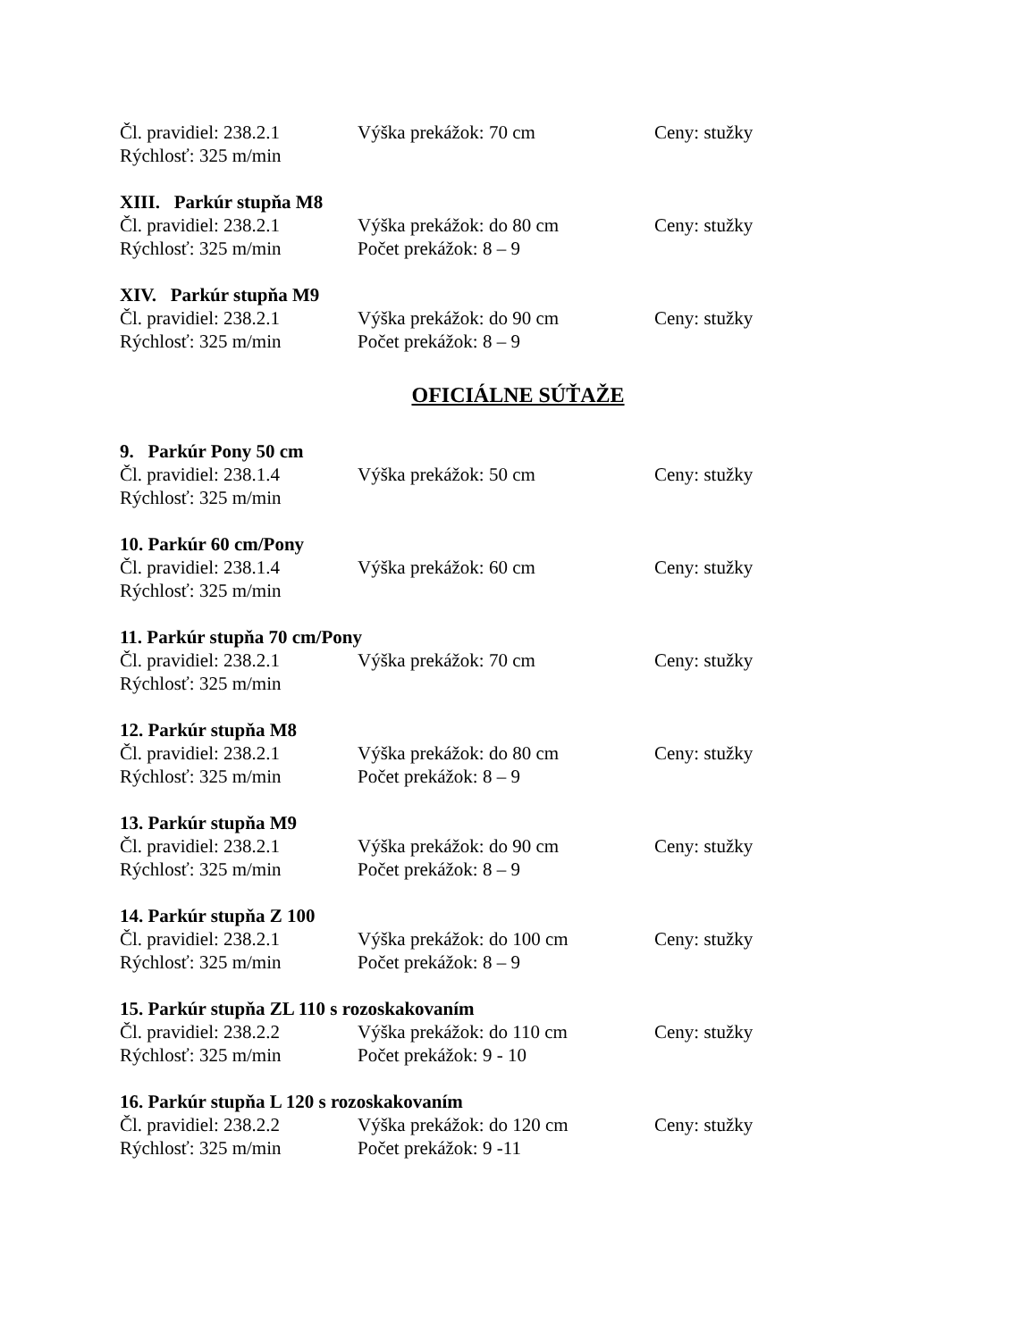Čl. pravidiel: 238.2.1 Výška prekážok: 70 cm Ceny: stužky
Rýchlosť: 325 m/min
XIII. Parkúr stupňa M8
Čl. pravidiel: 238.2.1 Výška prekážok: do 80 cm Ceny: stužky
Rýchlosť: 325 m/min Počet prekážok: 8 – 9
XIV. Parkúr stupňa M9
Čl. pravidiel: 238.2.1 Výška prekážok: do 90 cm Ceny: stužky
Rýchlosť: 325 m/min Počet prekážok: 8 – 9
OFICIÁLNE SÚŤAŽE
9. Parkúr Pony 50 cm
Čl. pravidiel: 238.1.4 Výška prekážok: 50 cm Ceny: stužky
Rýchlosť: 325 m/min
10. Parkúr 60 cm/Pony
Čl. pravidiel: 238.1.4 Výška prekážok: 60 cm Ceny: stužky
Rýchlosť: 325 m/min
11. Parkúr stupňa 70 cm/Pony
Čl. pravidiel: 238.2.1 Výška prekážok: 70 cm Ceny: stužky
Rýchlosť: 325 m/min
12. Parkúr stupňa M8
Čl. pravidiel: 238.2.1 Výška prekážok: do 80 cm Ceny: stužky
Rýchlosť: 325 m/min Počet prekážok: 8 – 9
13. Parkúr stupňa M9
Čl. pravidiel: 238.2.1 Výška prekážok: do 90 cm Ceny: stužky
Rýchlosť: 325 m/min Počet prekážok: 8 – 9
14. Parkúr stupňa Z 100
Čl. pravidiel: 238.2.1 Výška prekážok: do 100 cm Ceny: stužky
Rýchlosť: 325 m/min Počet prekážok: 8 – 9
15. Parkúr stupňa ZL 110 s rozoskakovaním
Čl. pravidiel: 238.2.2 Výška prekážok: do 110 cm Ceny: stužky
Rýchlosť: 325 m/min Počet prekážok: 9 - 10
16. Parkúr stupňa L 120 s rozoskakovaním
Čl. pravidiel: 238.2.2 Výška prekážok: do 120 cm Ceny: stužky
Rýchlosť: 325 m/min Počet prekážok: 9 -11